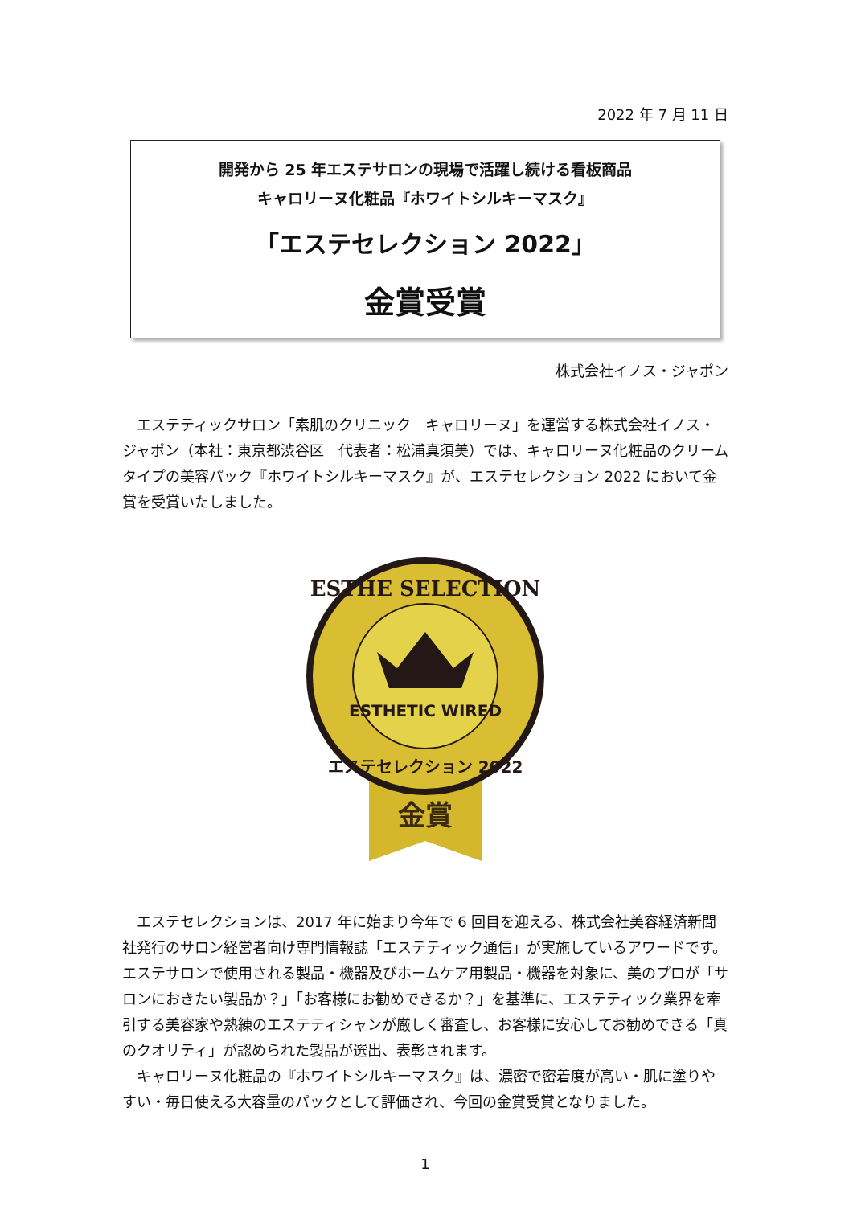2022 年 7 月 11 日
開発から 25 年エステサロンの現場で活躍し続ける看板商品
キャロリーヌ化粧品『ホワイトシルキーマスク』
「エステセレクション 2022」
金賞受賞
株式会社イノス・ジャポン
エステティックサロン「素肌のクリニック　キャロリーヌ」を運営する株式会社イノス・ジャポン（本社：東京都渋谷区　代表者：松浦真須美）では、キャロリーヌ化粧品のクリームタイプの美容パック『ホワイトシルキーマスク』が、エステセレクション 2022 において金賞を受賞いたしました。
金賞
ESTHETIC WIRED
ESTHE SELECTION
エステセレクション 2022
エステセレクションは、2017 年に始まり今年で 6 回目を迎える、株式会社美容経済新聞社発行のサロン経営者向け専門情報誌「エステティック通信」が実施しているアワードです。エステサロンで使用される製品・機器及びホームケア用製品・機器を対象に、美のプロが「サロンにおきたい製品か？」「お客様にお勧めできるか？」を基準に、エステティック業界を牽引する美容家や熟練のエステティシャンが厳しく審査し、お客様に安心してお勧めできる「真のクオリティ」が認められた製品が選出、表彰されます。
キャロリーヌ化粧品の『ホワイトシルキーマスク』は、濃密で密着度が高い・肌に塗りやすい・毎日使える大容量のパックとして評価され、今回の金賞受賞となりました。
1